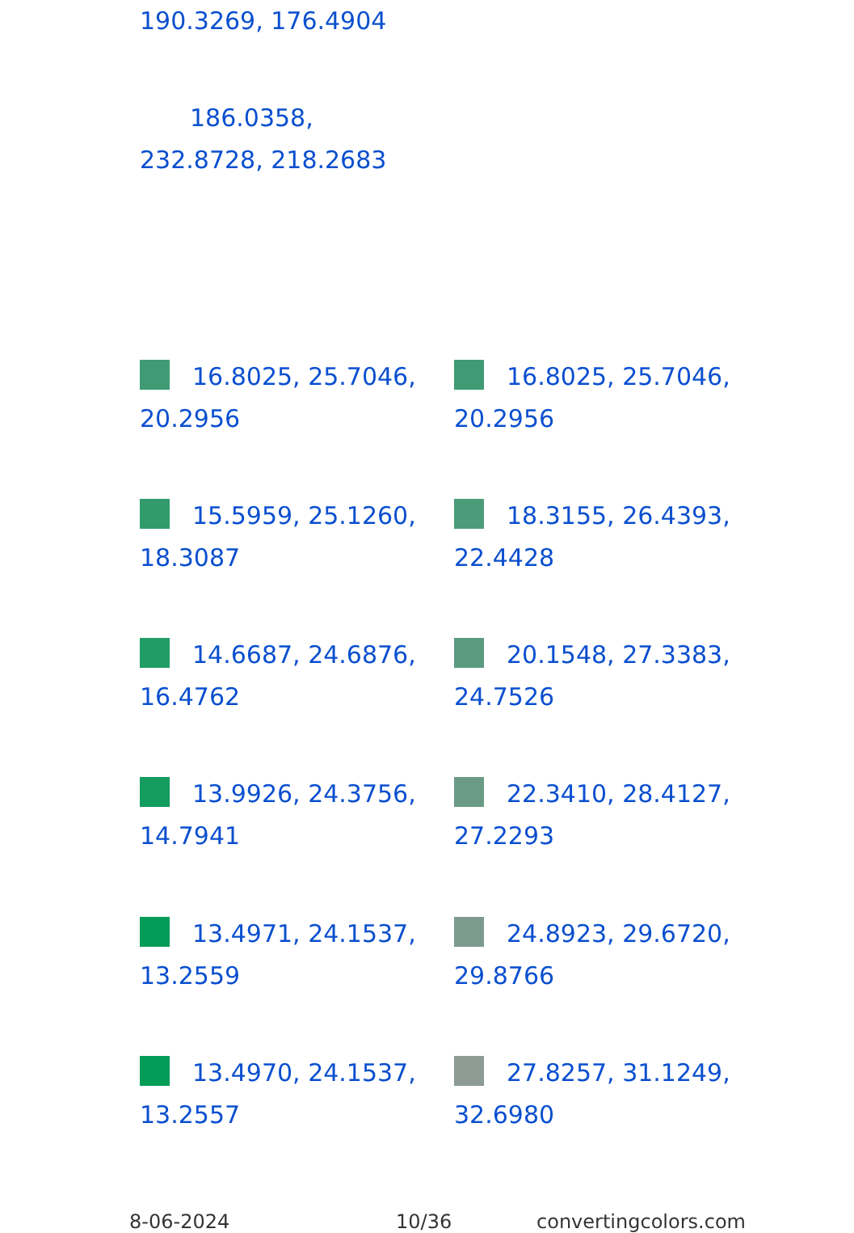190.3269, 176.4904
186.0358,
232.8728, 218.2683
16.8025, 25.7046, 20.2956
16.8025, 25.7046, 20.2956
15.5959, 25.1260, 18.3087
18.3155, 26.4393, 22.4428
14.6687, 24.6876, 16.4762
20.1548, 27.3383, 24.7526
13.9926, 24.3756, 14.7941
22.3410, 28.4127, 27.2293
13.4971, 24.1537, 13.2559
24.8923, 29.6720, 29.8766
13.4970, 24.1537, 13.2557
27.8257, 31.1249, 32.6980
8-06-2024 10/36 convertingcolors.com